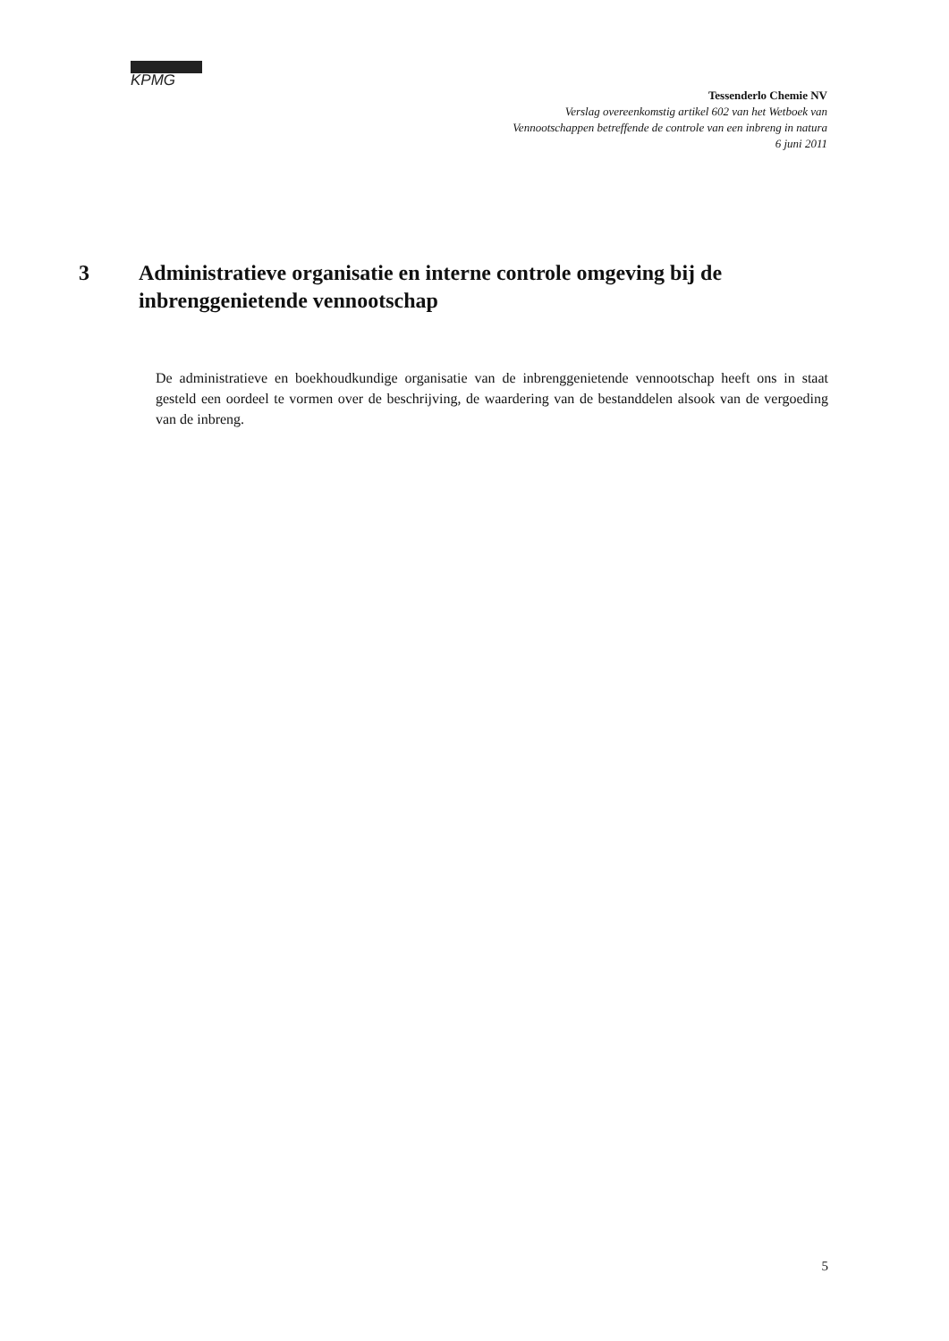KPMG
Tessenderlo Chemie NV
Verslag overeenkomstig artikel 602 van het Wetboek van
Vennootschappen betreffende de controle van een inbreng in natura
6 juni 2011
3 Administratieve organisatie en interne controle omgeving bij de inbrenggenietende vennootschap
De administratieve en boekhoudkundige organisatie van de inbrenggenietende vennootschap heeft ons in staat gesteld een oordeel te vormen over de beschrijving, de waardering van de bestanddelen alsook van de vergoeding van de inbreng.
5